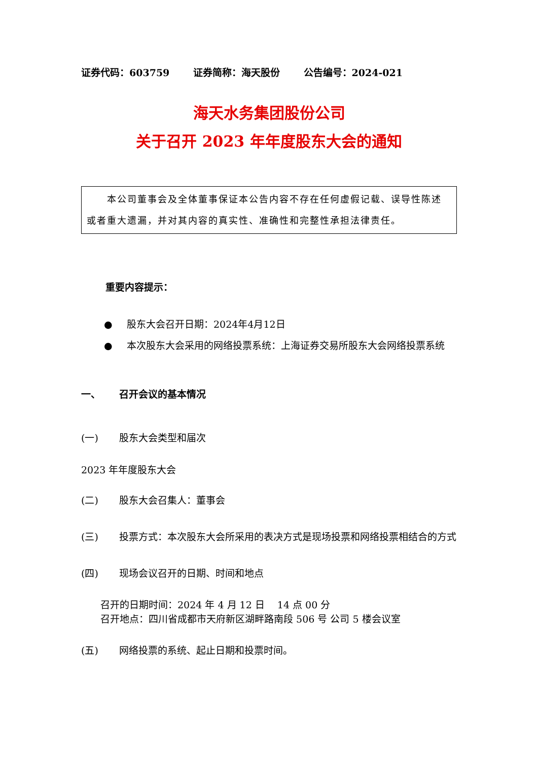证券代码：603759 证券简称：海天股份 公告编号：2024-021
海天水务集团股份公司
关于召开 2023 年年度股东大会的通知
  本公司董事会及全体董事保证本公告内容不存在任何虚假记载、误导性陈述或者重大遗漏，并对其内容的真实性、准确性和完整性承担法律责任。
重要内容提示：
● 股东大会召开日期：2024年4月12日
● 本次股东大会采用的网络投票系统：上海证券交易所股东大会网络投票系统
一、 召开会议的基本情况
(一) 股东大会类型和届次
2023 年年度股东大会
(二) 股东大会召集人：董事会
(三) 投票方式：本次股东大会所采用的表决方式是现场投票和网络投票相结合的方式
(四) 现场会议召开的日期、时间和地点
召开的日期时间：2024 年 4 月 12 日  14 点 00 分
召开地点：四川省成都市天府新区湖畔路南段 506 号 公司 5 楼会议室
(五) 网络投票的系统、起止日期和投票时间。